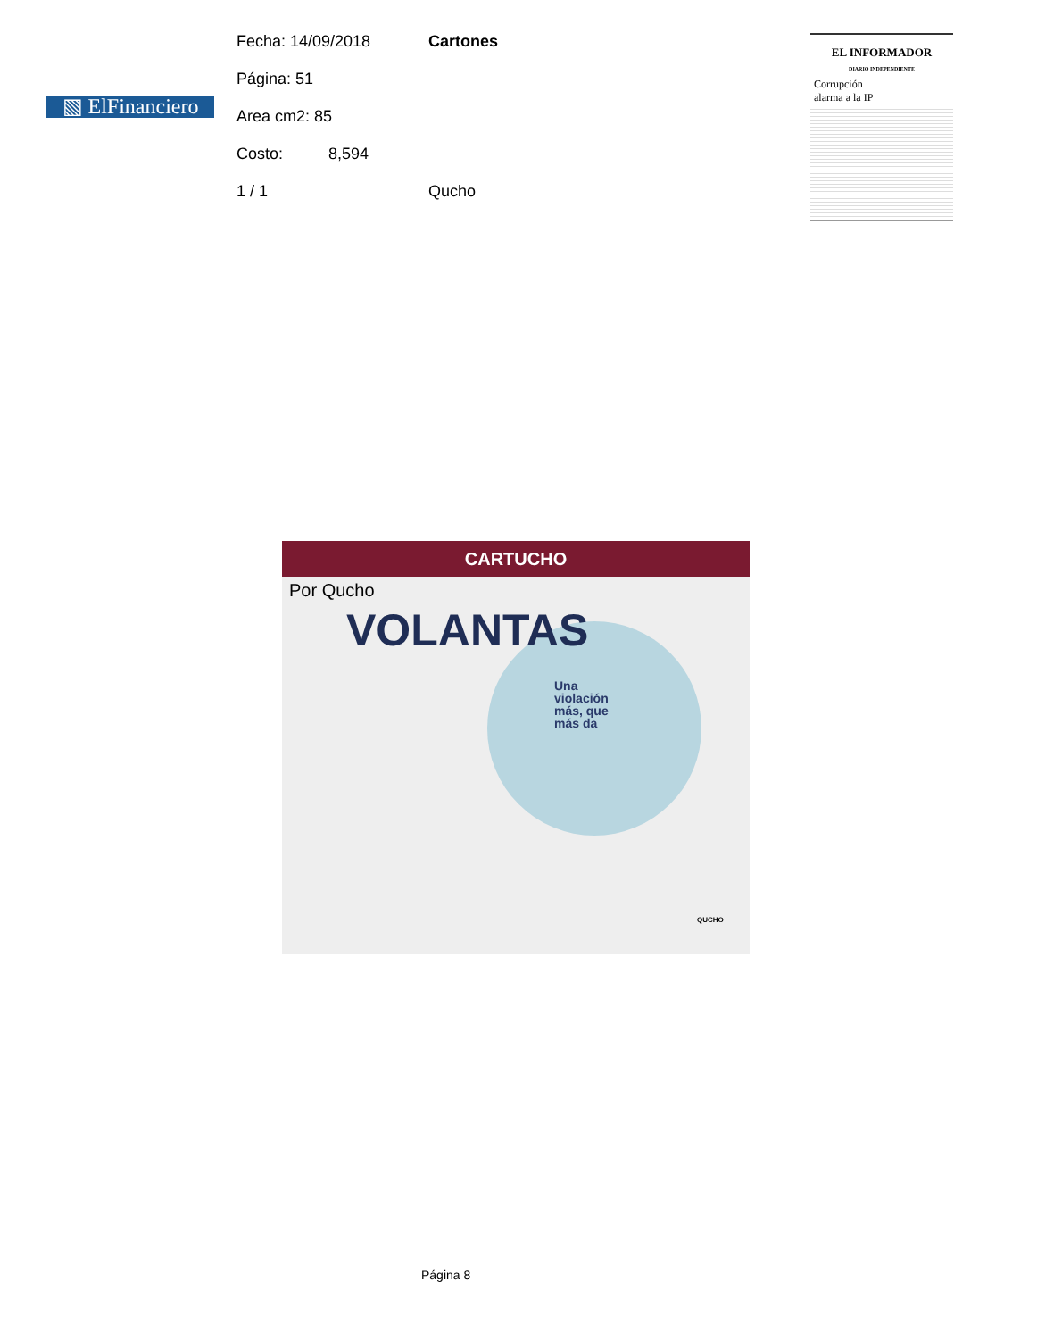▧ ElFinanciero
Fecha: 14/09/2018 Cartones
Página: 51
Area cm2: 85
Costo: 8,594
1 / 1 Qucho
EL INFORMADOR
DIARIO INDEPENDIENTE
Corrupción
alarma a la IP
CARTUCHO
Por Qucho
VOLANTAS
Una
violación
más, que
más da
QUCHO
Página 8